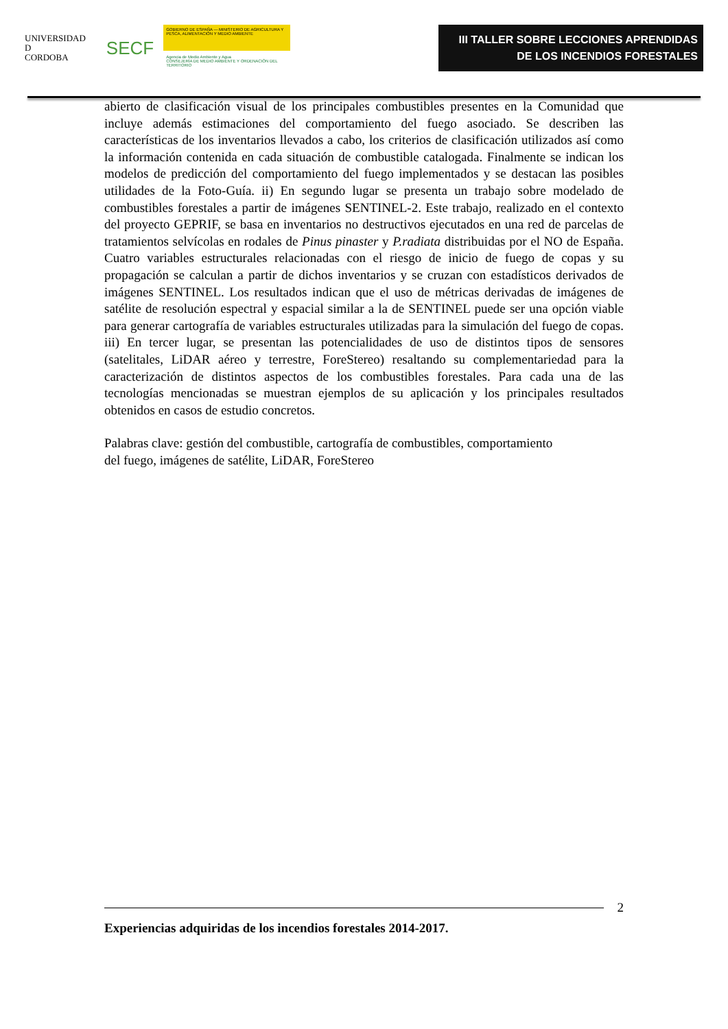UNIVERSIDAD
D
CORDOBA
SECF
GOBIERNO DE ESPAÑA — MINISTERIO DE AGRICULTURA Y PESCA, ALIMENTACIÓN Y MEDIO AMBIENTE
Agencia de Medio Ambiente y Agua
CONSEJERÍA DE MEDIO AMBIENTE Y ORDENACIÓN DEL TERRITORIO
III TALLER SOBRE LECCIONES APRENDIDAS
DE LOS INCENDIOS FORESTALES
abierto de clasificación visual de los principales combustibles presentes en la Comunidad que incluye además estimaciones del comportamiento del fuego asociado. Se describen las características de los inventarios llevados a cabo, los criterios de clasificación utilizados así como la información contenida en cada situación de combustible catalogada. Finalmente se indican los modelos de predicción del comportamiento del fuego implementados y se destacan las posibles utilidades de la Foto-Guía. ii) En segundo lugar se presenta un trabajo sobre modelado de combustibles forestales a partir de imágenes SENTINEL-2. Este trabajo, realizado en el contexto del proyecto GEPRIF, se basa en inventarios no destructivos ejecutados en una red de parcelas de tratamientos selvícolas en rodales de Pinus pinaster y P.radiata distribuidas por el NO de España. Cuatro variables estructurales relacionadas con el riesgo de inicio de fuego de copas y su propagación se calculan a partir de dichos inventarios y se cruzan con estadísticos derivados de imágenes SENTINEL. Los resultados indican que el uso de métricas derivadas de imágenes de satélite de resolución espectral y espacial similar a la de SENTINEL puede ser una opción viable para generar cartografía de variables estructurales utilizadas para la simulación del fuego de copas. iii) En tercer lugar, se presentan las potencialidades de uso de distintos tipos de sensores (satelitales, LiDAR aéreo y terrestre, ForeStereo) resaltando su complementariedad para la caracterización de distintos aspectos de los combustibles forestales. Para cada una de las tecnologías mencionadas se muestran ejemplos de su aplicación y los principales resultados obtenidos en casos de estudio concretos.
Palabras clave: gestión del combustible, cartografía de combustibles, comportamiento
del fuego, imágenes de satélite, LiDAR, ForeStereo
2
Experiencias adquiridas de los incendios forestales 2014-2017.